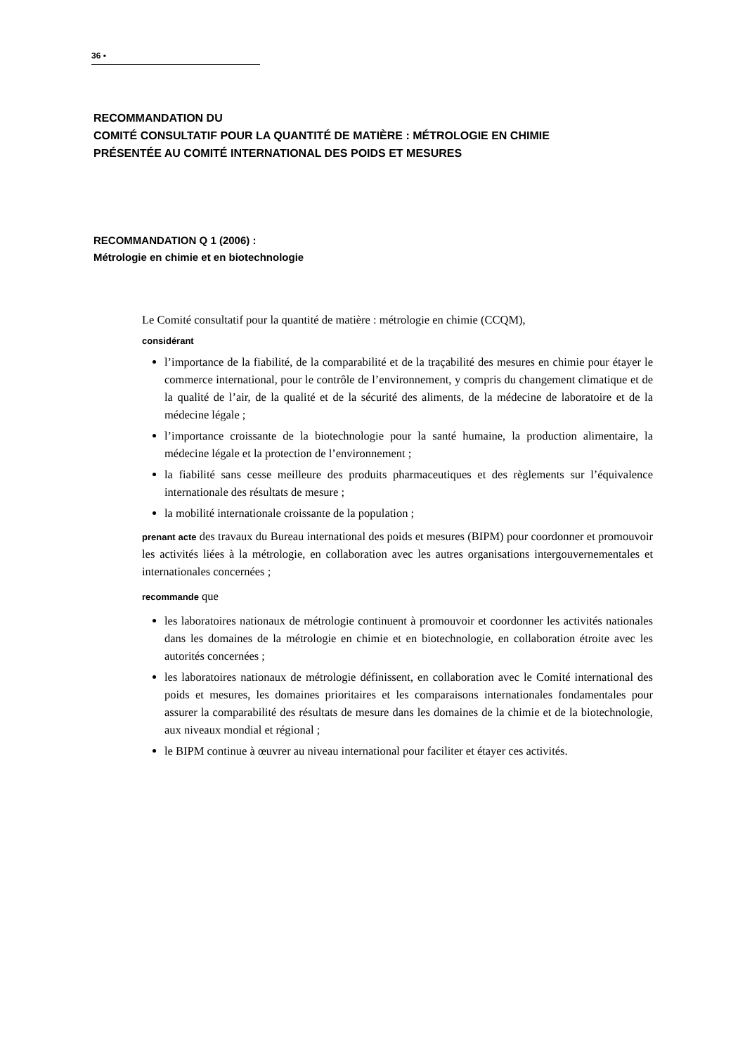36 ▪
RECOMMANDATION DU
COMITÉ CONSULTATIF POUR LA QUANTITÉ DE MATIÈRE : MÉTROLOGIE EN CHIMIE
PRÉSENTÉE AU COMITÉ INTERNATIONAL DES POIDS ET MESURES
RECOMMANDATION Q 1 (2006) :
Métrologie en chimie et en biotechnologie
Le Comité consultatif pour la quantité de matière : métrologie en chimie (CCQM),
considérant
l’importance de la fiabilité, de la comparabilité et de la traçabilité des mesures en chimie pour étayer le commerce international, pour le contrôle de l’environnement, y compris du changement climatique et de la qualité de l’air, de la qualité et de la sécurité des aliments, de la médecine de laboratoire et de la médecine légale ;
l’importance croissante de la biotechnologie pour la santé humaine, la production alimentaire, la médecine légale et la protection de l’environnement ;
la fiabilité sans cesse meilleure des produits pharmaceutiques et des règlements sur l’équivalence internationale des résultats de mesure ;
la mobilité internationale croissante de la population ;
prenant acte des travaux du Bureau international des poids et mesures (BIPM) pour coordonner et promouvoir les activités liées à la métrologie, en collaboration avec les autres organisations intergouvernementales et internationales concernées ;
recommande que
les laboratoires nationaux de métrologie continuent à promouvoir et coordonner les activités nationales dans les domaines de la métrologie en chimie et en biotechnologie, en collaboration étroite avec les autorités concernées ;
les laboratoires nationaux de métrologie définissent, en collaboration avec le Comité international des poids et mesures, les domaines prioritaires et les comparaisons internationales fondamentales pour assurer la comparabilité des résultats de mesure dans les domaines de la chimie et de la biotechnologie, aux niveaux mondial et régional ;
le BIPM continue à œuvrer au niveau international pour faciliter et étayer ces activités.